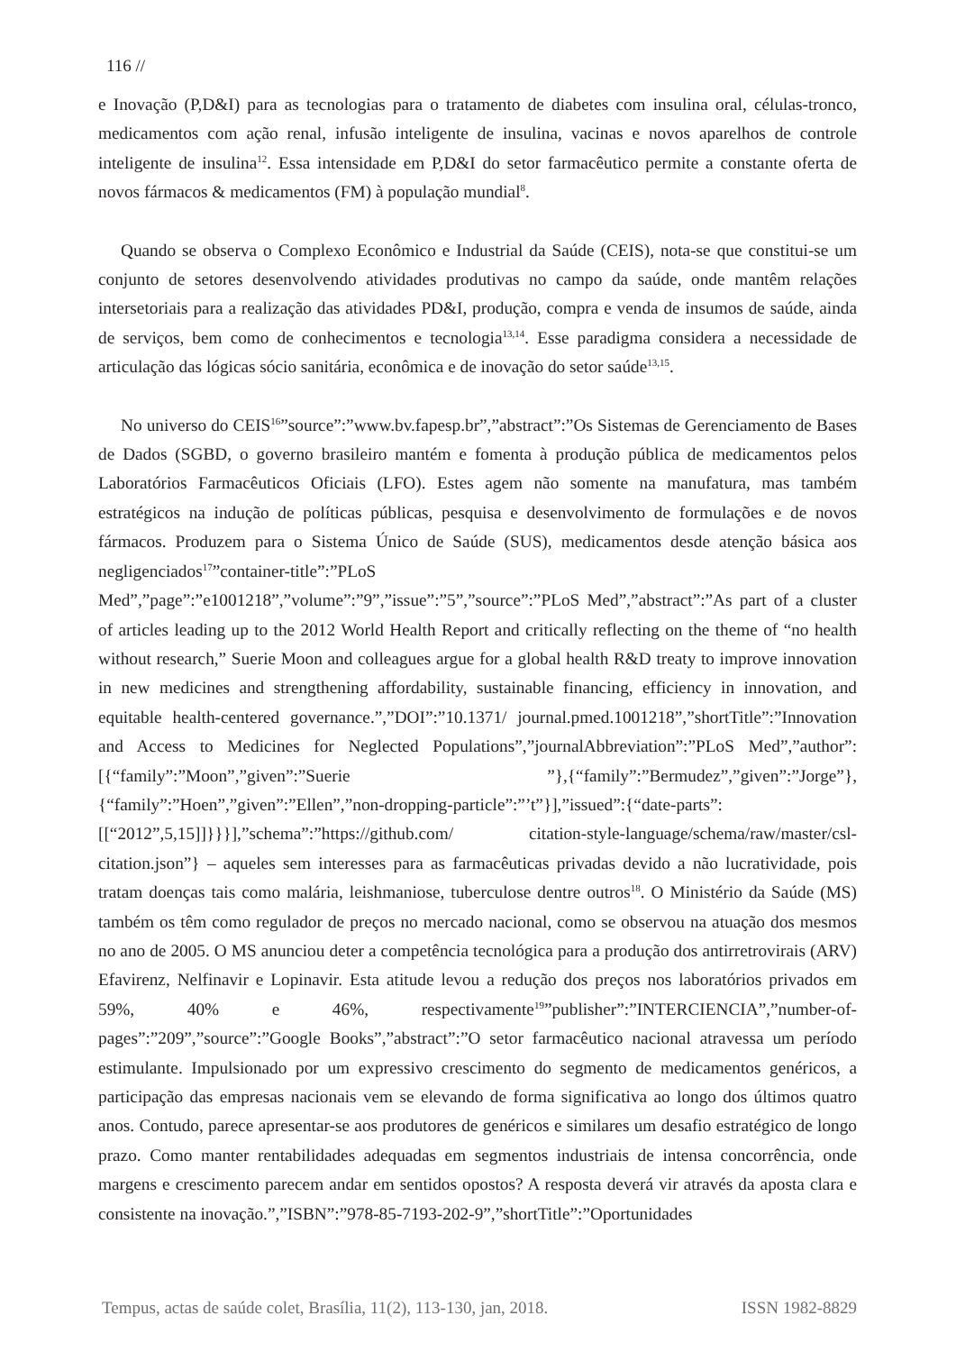116 //
e Inovação (P,D&I) para as tecnologias para o tratamento de diabetes com insulina oral, células-tronco, medicamentos com ação renal, infusão inteligente de insulina, vacinas e novos aparelhos de controle inteligente de insulina<sup>12</sup>. Essa intensidade em P,D&I do setor farmacêutico permite a constante oferta de novos fármacos & medicamentos (FM) à população mundial<sup>8</sup>.
Quando se observa o Complexo Econômico e Industrial da Saúde (CEIS), nota-se que constitui-se um conjunto de setores desenvolvendo atividades produtivas no campo da saúde, onde mantêm relações intersetoriais para a realização das atividades PD&I, produção, compra e venda de insumos de saúde, ainda de serviços, bem como de conhecimentos e tecnologia<sup>13,14</sup>. Esse paradigma considera a necessidade de articulação das lógicas sócio sanitária, econômica e de inovação do setor saúde<sup>13,15</sup>.
No universo do CEIS<sup>16</sup>”source”:”www.bv.fapesp.br”,”abstract”:”Os Sistemas de Gerenciamento de Bases de Dados (SGBD, o governo brasileiro mantém e fomenta à produção pública de medicamentos pelos Laboratórios Farmacêuticos Oficiais (LFO). Estes agem não somente na manufatura, mas também estratégicos na indução de políticas públicas, pesquisa e desenvolvimento de formulações e de novos fármacos. Produzem para o Sistema Único de Saúde (SUS), medicamentos desde atenção básica aos negligenciados<sup>17</sup>”container-title”:”PLoS Med”,”page”:”e1001218”,”volume”:”9”,”issue”:”5”,”source”:”PLoS Med”,”abstract”:”As part of a cluster of articles leading up to the 2012 World Health Report and critically reflecting on the theme of “no health without research,” Suerie Moon and colleagues argue for a global health R&D treaty to improve innovation in new medicines and strengthening affordability, sustainable financing, efficiency in innovation, and equitable health-centered governance.”,”DOI”:”10.1371/ journal.pmed.1001218”,”shortTitle”:”Innovation and Access to Medicines for Neglected Populations”,”journalAbbreviation”:”PLoS Med”,”author”:[{“family”:”Moon”,”given”:”Suerie ”},{“family”:”Bermudez”,”given”:”Jorge”},{“family”:”Hoen”,”given”:”Ellen”,”non-dropping-particle”:”’t”}],”issued”:{“date-parts”:[[“2012”,5,15]]}}}],”schema”:”https://github.com/ citation-style-language/schema/raw/master/csl-citation.json”} – aqueles sem interesses para as farmacêuticas privadas devido a não lucratividade, pois tratam doenças tais como malária, leishmaniose, tuberculose dentre outros<sup>18</sup>. O Ministério da Saúde (MS) também os têm como regulador de preços no mercado nacional, como se observou na atuação dos mesmos no ano de 2005. O MS anunciou deter a competência tecnológica para a produção dos antirretrovirais (ARV) Efavirenz, Nelfinavir e Lopinavir. Esta atitude levou a redução dos preços nos laboratórios privados em 59%, 40% e 46%, respectivamente<sup>19</sup>”publisher”:”INTERCIENCIA”,”number-of-pages”:”209”,”source”:”Google Books”,”abstract”:”O setor farmacêutico nacional atravessa um período estimulante. Impulsionado por um expressivo crescimento do segmento de medicamentos genéricos, a participação das empresas nacionais vem se elevando de forma significativa ao longo dos últimos quatro anos. Contudo, parece apresentar-se aos produtores de genéricos e similares um desafio estratégico de longo prazo. Como manter rentabilidades adequadas em segmentos industriais de intensa concorrência, onde margens e crescimento parecem andar em sentidos opostos? A resposta deverá vir através da aposta clara e consistente na inovação.”,”ISBN”:”978-85-7193-202-9”,”shortTitle”:”Oportunidades
Tempus, actas de saúde colet, Brasília, 11(2), 113-130, jan, 2018. ISSN 1982-8829